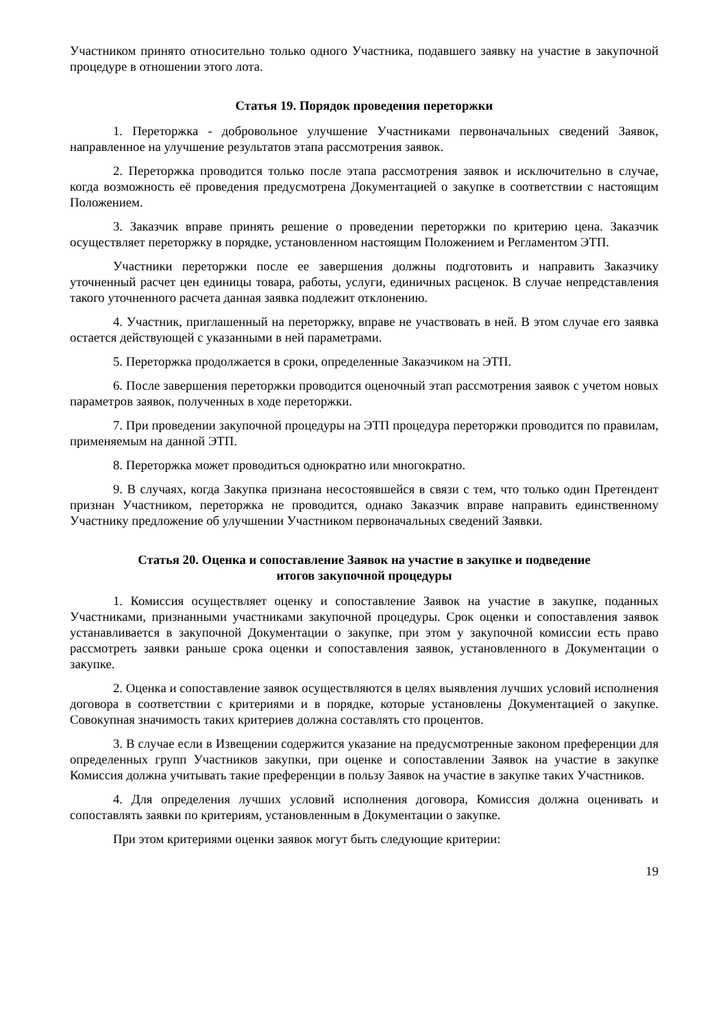Участником принято относительно только одного Участника, подавшего заявку на участие в закупочной процедуре в отношении этого лота.
Статья 19. Порядок проведения переторжки
1. Переторжка - добровольное улучшение Участниками первоначальных сведений Заявок, направленное на улучшение результатов этапа рассмотрения заявок.
2. Переторжка проводится только после этапа рассмотрения заявок и исключительно в случае, когда возможность её проведения предусмотрена Документацией о закупке в соответствии с настоящим Положением.
3. Заказчик вправе принять решение о проведении переторжки по критерию цена. Заказчик осуществляет переторжку в порядке, установленном настоящим Положением и Регламентом ЭТП.
Участники переторжки после ее завершения должны подготовить и направить Заказчику уточненный расчет цен единицы товара, работы, услуги, единичных расценок. В случае непредставления такого уточненного расчета данная заявка подлежит отклонению.
4. Участник, приглашенный на переторжку, вправе не участвовать в ней. В этом случае его заявка остается действующей с указанными в ней параметрами.
5. Переторжка продолжается в сроки, определенные Заказчиком на ЭТП.
6. После завершения переторжки проводится оценочный этап рассмотрения заявок с учетом новых параметров заявок, полученных в ходе переторжки.
7. При проведении закупочной процедуры на ЭТП процедура переторжки проводится по правилам, применяемым на данной ЭТП.
8. Переторжка может проводиться однократно или многократно.
9. В случаях, когда Закупка признана несостоявшейся в связи с тем, что только один Претендент признан Участником, переторжка не проводится, однако Заказчик вправе направить единственному Участнику предложение об улучшении Участником первоначальных сведений Заявки.
Статья 20. Оценка и сопоставление Заявок на участие в закупке и подведение
итогов закупочной процедуры
1. Комиссия осуществляет оценку и сопоставление Заявок на участие в закупке, поданных Участниками, признанными участниками закупочной процедуры. Срок оценки и сопоставления заявок устанавливается в закупочной Документации о закупке, при этом у закупочной комиссии есть право рассмотреть заявки раньше срока оценки и сопоставления заявок, установленного в Документации о закупке.
2. Оценка и сопоставление заявок осуществляются в целях выявления лучших условий исполнения договора в соответствии с критериями и в порядке, которые установлены Документацией о закупке. Совокупная значимость таких критериев должна составлять сто процентов.
3. В случае если в Извещении содержится указание на предусмотренные законом преференции для определенных групп Участников закупки, при оценке и сопоставлении Заявок на участие в закупке Комиссия должна учитывать такие преференции в пользу Заявок на участие в закупке таких Участников.
4. Для определения лучших условий исполнения договора, Комиссия должна оценивать и сопоставлять заявки по критериям, установленным в Документации о закупке.
При этом критериями оценки заявок могут быть следующие критерии:
19